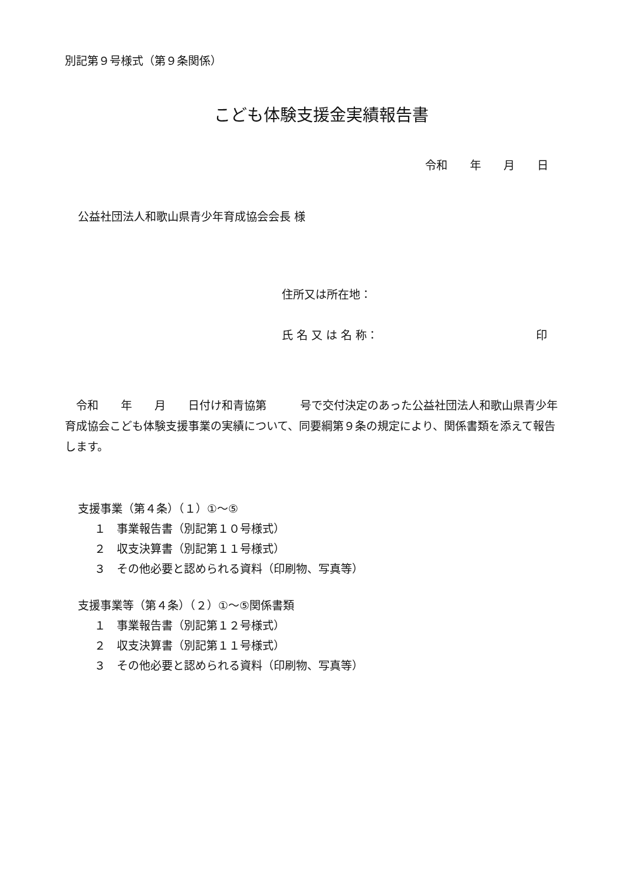別記第９号様式（第９条関係）
こども体験支援金実績報告書
令和　　年　　月　　日
公益社団法人和歌山県青少年育成協会会長 様
住所又は所在地：
氏 名 又 は 名 称： 印
　令和　　年　　月　　日付け和青協第　　　号で交付決定のあった公益社団法人和歌山県青少年育成協会こども体験支援事業の実績について、同要綱第９条の規定により、関係書類を添えて報告します。
支援事業（第４条）（１）①～⑤
１　事業報告書（別記第１０号様式）
２　収支決算書（別記第１１号様式）
３　その他必要と認められる資料（印刷物、写真等）
支援事業等（第４条）（２）①～⑤関係書類
１　事業報告書（別記第１２号様式）
２　収支決算書（別記第１１号様式）
３　その他必要と認められる資料（印刷物、写真等）